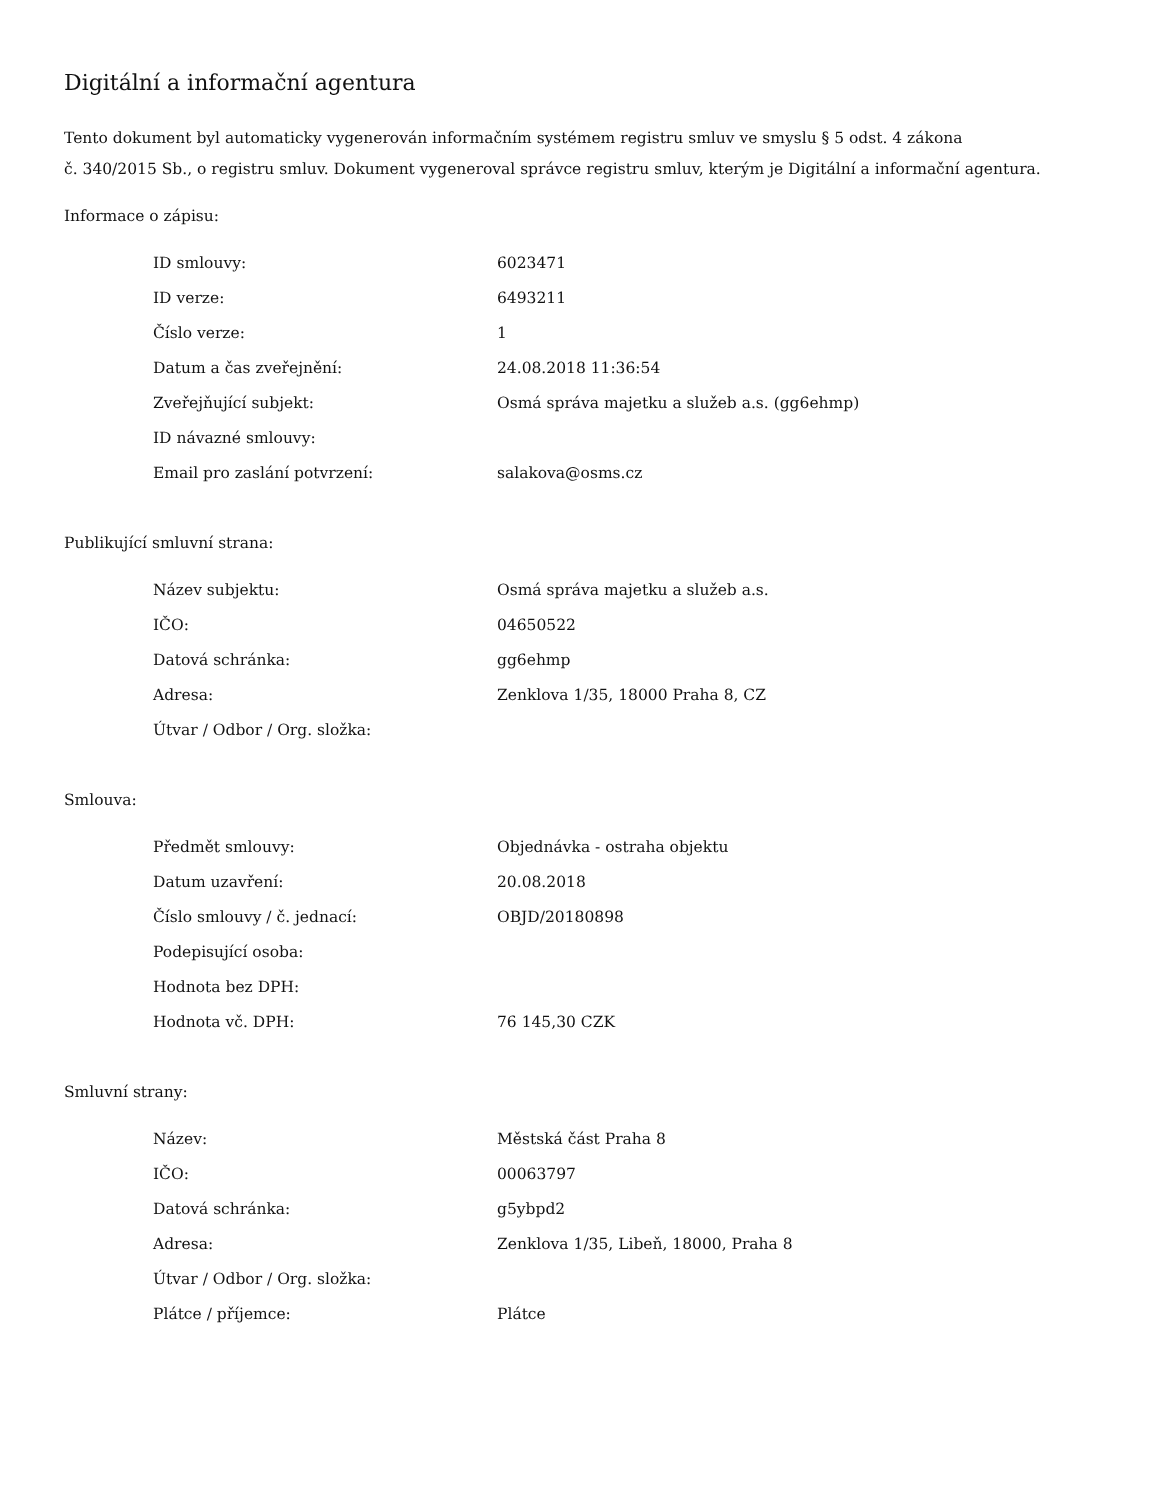Digitální a informační agentura
Tento dokument byl automaticky vygenerován informačním systémem registru smluv ve smyslu § 5 odst. 4 zákona
č. 340/2015 Sb., o registru smluv. Dokument vygeneroval správce registru smluv, kterým je Digitální a informační agentura.
Informace o zápisu:
| ID smlouvy: | 6023471 |
| ID verze: | 6493211 |
| Číslo verze: | 1 |
| Datum a čas zveřejnění: | 24.08.2018 11:36:54 |
| Zveřejňující subjekt: | Osmá správa majetku a služeb a.s. (gg6ehmp) |
| ID návazné smlouvy: | |
| Email pro zaslání potvrzení: | salakova@osms.cz |
Publikující smluvní strana:
| Název subjektu: | Osmá správa majetku a služeb a.s. |
| IČO: | 04650522 |
| Datová schránka: | gg6ehmp |
| Adresa: | Zenklova 1/35, 18000 Praha 8, CZ |
| Útvar / Odbor / Org. složka: | |
Smlouva:
| Předmět smlouvy: | Objednávka - ostraha objektu |
| Datum uzavření: | 20.08.2018 |
| Číslo smlouvy / č. jednací: | OBJD/20180898 |
| Podepisující osoba: | |
| Hodnota bez DPH: | |
| Hodnota vč. DPH: | 76 145,30 CZK |
Smluvní strany:
| Název: | Městská část Praha 8 |
| IČO: | 00063797 |
| Datová schránka: | g5ybpd2 |
| Adresa: | Zenklova 1/35, Libeň, 18000, Praha 8 |
| Útvar / Odbor / Org. složka: | |
| Plátce / příjemce: | Plátce |